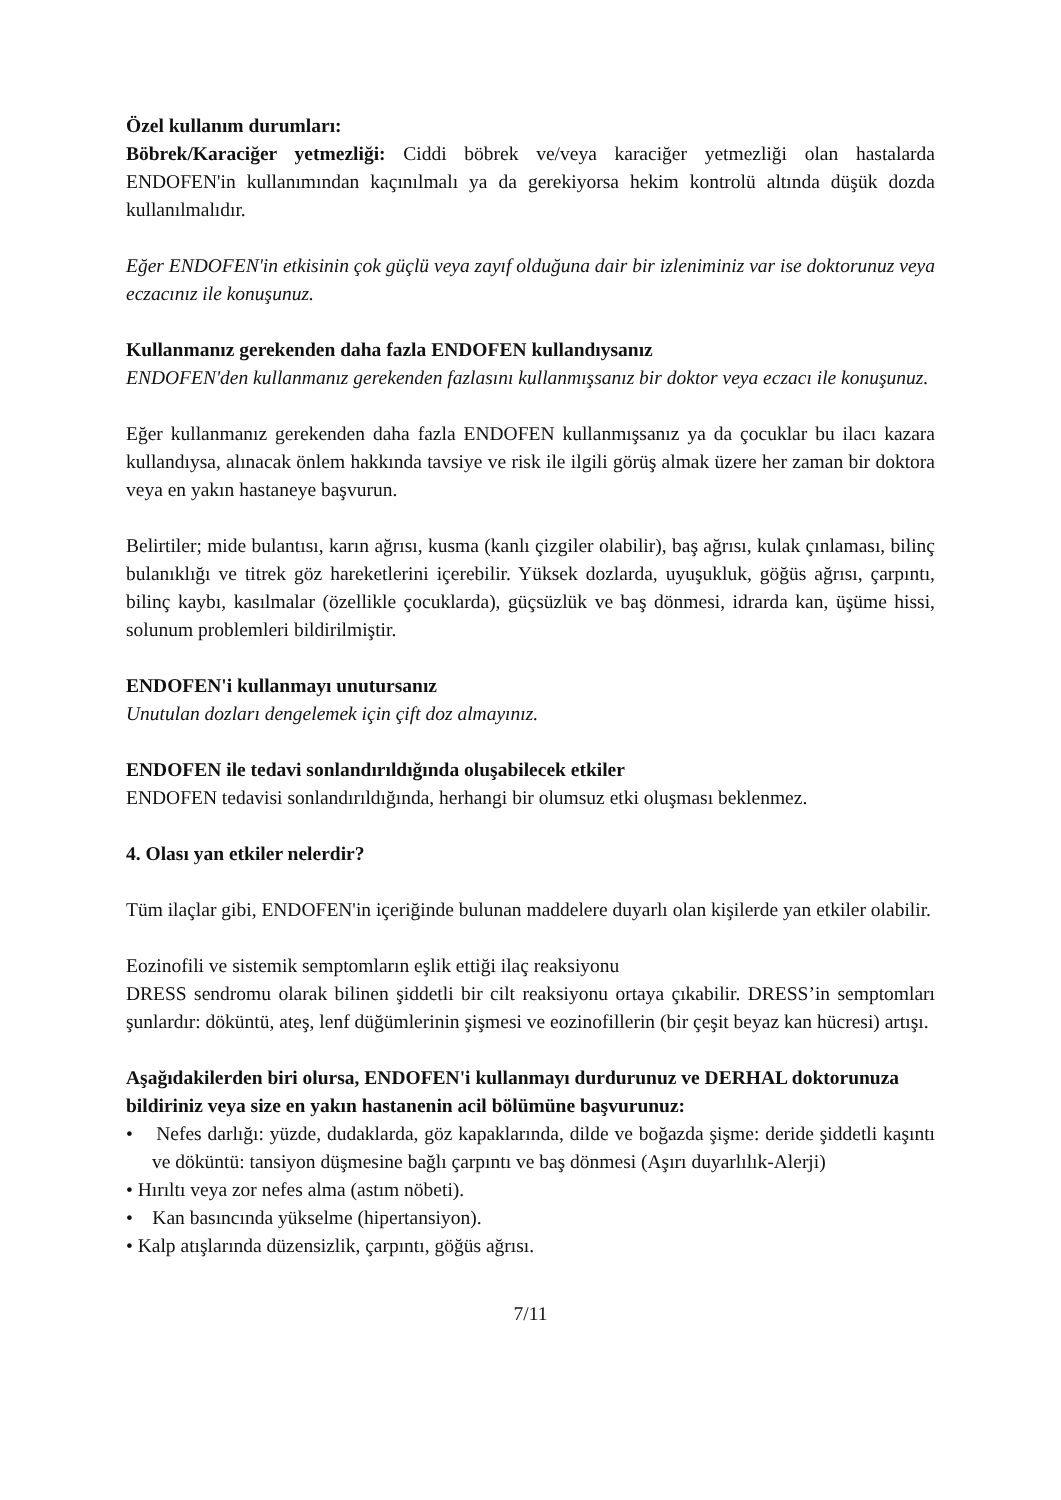Özel kullanım durumları:
Böbrek/Karaciğer yetmezliği: Ciddi böbrek ve/veya karaciğer yetmezliği olan hastalarda ENDOFEN'in kullanımından kaçınılmalı ya da gerekiyorsa hekim kontrolü altında düşük dozda kullanılmalıdır.
Eğer ENDOFEN'in etkisinin çok güçlü veya zayıf olduğuna dair bir izleniminiz var ise doktorunuz veya eczacınız ile konuşunuz.
Kullanmanız gerekenden daha fazla ENDOFEN kullandıysanız
ENDOFEN'den kullanmanız gerekenden fazlasını kullanmışsanız bir doktor veya eczacı ile konuşunuz.
Eğer kullanmanız gerekenden daha fazla ENDOFEN kullanmışsanız ya da çocuklar bu ilacı kazara kullandıysa, alınacak önlem hakkında tavsiye ve risk ile ilgili görüş almak üzere her zaman bir doktora veya en yakın hastaneye başvurun.
Belirtiler; mide bulantısı, karın ağrısı, kusma (kanlı çizgiler olabilir), baş ağrısı, kulak çınlaması, bilinç bulanıklığı ve titrek göz hareketlerini içerebilir. Yüksek dozlarda, uyuşukluk, göğüs ağrısı, çarpıntı, bilinç kaybı, kasılmalar (özellikle çocuklarda), güçsüzlük ve baş dönmesi, idrarda kan, üşüme hissi, solunum problemleri bildirilmiştir.
ENDOFEN'i kullanmayı unutursanız
Unutulan dozları dengelemek için çift doz almayınız.
ENDOFEN ile tedavi sonlandırıldığında oluşabilecek etkiler
ENDOFEN tedavisi sonlandırıldığında, herhangi bir olumsuz etki oluşması beklenmez.
4. Olası yan etkiler nelerdir?
Tüm ilaçlar gibi, ENDOFEN'in içeriğinde bulunan maddelere duyarlı olan kişilerde yan etkiler olabilir.
Eozinofili ve sistemik semptomların eşlik ettiği ilaç reaksiyonu
DRESS sendromu olarak bilinen şiddetli bir cilt reaksiyonu ortaya çıkabilir. DRESS’in semptomları şunlardır: döküntü, ateş, lenf düğümlerinin şişmesi ve eozinofillerin (bir çeşit beyaz kan hücresi) artışı.
Aşağıdakilerden biri olursa, ENDOFEN'i kullanmayı durdurunuz ve DERHAL doktorunuza bildiriniz veya size en yakın hastanenin acil bölümüne başvurunuz:
• Nefes darlığı: yüzde, dudaklarda, göz kapaklarında, dilde ve boğazda şişme: deride şiddetli kaşıntı ve döküntü: tansiyon düşmesine bağlı çarpıntı ve baş dönmesi (Aşırı duyarlılık-Alerji)
• Hırıltı veya zor nefes alma (astım nöbeti).
• Kan basıncında yükselme (hipertansiyon).
• Kalp atışlarında düzensizlik, çarpıntı, göğüs ağrısı.
7/11